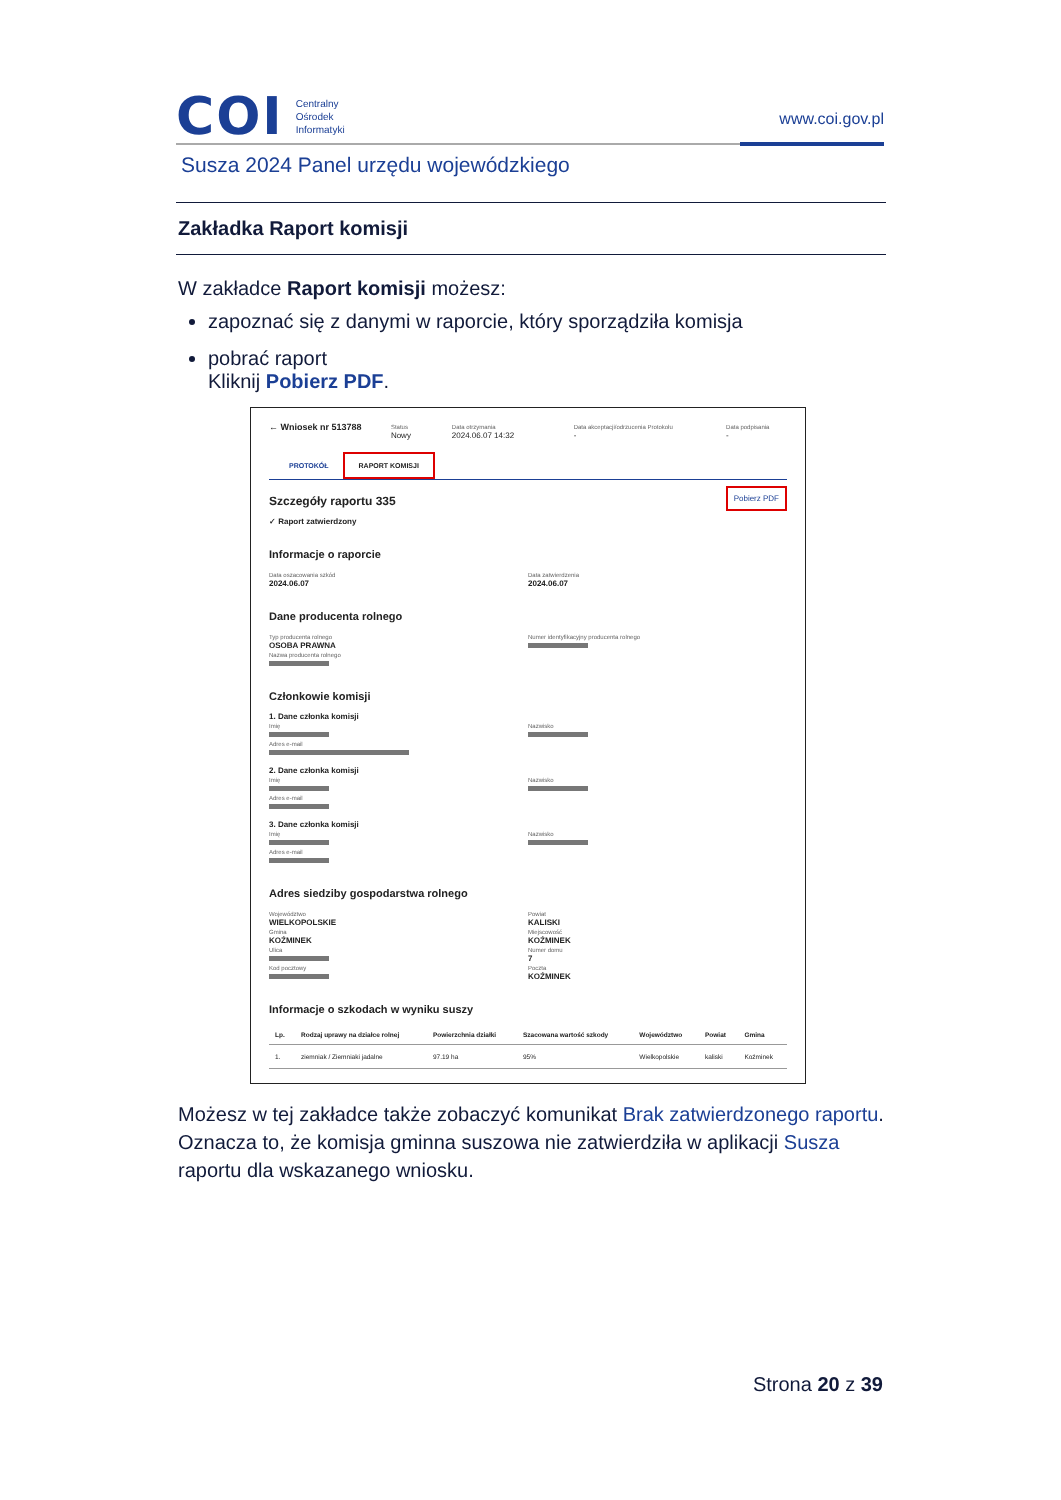COI Centralny
Ośrodek
Informatyki
www.coi.gov.pl
Susza 2024 Panel urzędu wojewódzkiego
Zakładka Raport komisji
W zakładce Raport komisji możesz:
zapoznać się z danymi w raporcie, który sporządziła komisja
pobrać raport
Kliknij Pobierz PDF.
← Wniosek nr 513788
Status
Nowy
Data otrzymania
2024.06.07 14:32
Data akceptacji/odrzucenia Protokołu
-
Data podpisania
-
PROTOKÓŁ RAPORT KOMISJI
Szczegóły raportu 335
✓ Raport zatwierdzony
Pobierz PDF
Informacje o raporcie
Data oszacowania szkód
2024.06.07
Data zatwierdzenia
2024.06.07
Dane producenta rolnego
Typ producenta rolnego
OSOBA PRAWNA
Numer identyfikacyjny producenta rolnego
Nazwa producenta rolnego
Członkowie komisji
1. Dane członka komisji
Imię
Nazwisko
Adres e-mail
2. Dane członka komisji
Imię
Nazwisko
Adres e-mail
3. Dane członka komisji
Imię
Nazwisko
Adres e-mail
Adres siedziby gospodarstwa rolnego
Województwo
WIELKOPOLSKIE
Powiat
KALISKI
Gmina
KOŹMINEK
Miejscowość
KOŹMINEK
Ulica
Numer domu
7
Kod pocztowy
Poczta
KOŹMINEK
Informacje o szkodach w wyniku suszy
| Lp. | Rodzaj uprawy na działce rolnej | Powierzchnia działki | Szacowana wartość szkody | Województwo | Powiat | Gmina |
| --- | --- | --- | --- | --- | --- | --- |
| 1. | ziemniak / Ziemniaki jadalne | 97.19 ha | 95% | Wielkopolskie | kaliski | Koźminek |
Możesz w tej zakładce także zobaczyć komunikat Brak zatwierdzonego raportu. Oznacza to, że komisja gminna suszowa nie zatwierdziła w aplikacji Susza raportu dla wskazanego wniosku.
Strona 20 z 39